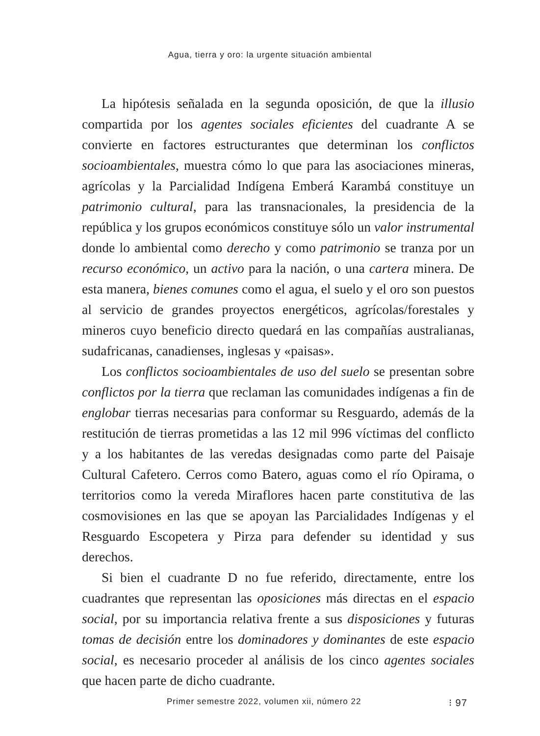Agua, tierra y oro: la urgente situación ambiental
La hipótesis señalada en la segunda oposición, de que la illusio compartida por los agentes sociales eficientes del cuadrante A se convierte en factores estructurantes que determinan los conflictos socioambientales, muestra cómo lo que para las asociaciones mineras, agrícolas y la Parcialidad Indígena Emberá Karambá constituye un patrimonio cultural, para las transnacionales, la presidencia de la república y los grupos económicos constituye sólo un valor instrumental donde lo ambiental como derecho y como patrimonio se tranza por un recurso económico, un activo para la nación, o una cartera minera. De esta manera, bienes comunes como el agua, el suelo y el oro son puestos al servicio de grandes proyectos energéticos, agrícolas/forestales y mineros cuyo beneficio directo quedará en las compañías australianas, sudafricanas, canadienses, inglesas y «paisas».
Los conflictos socioambientales de uso del suelo se presentan sobre conflictos por la tierra que reclaman las comunidades indígenas a fin de englobar tierras necesarias para conformar su Resguardo, además de la restitución de tierras prometidas a las 12 mil 996 víctimas del conflicto y a los habitantes de las veredas designadas como parte del Paisaje Cultural Cafetero. Cerros como Batero, aguas como el río Opirama, o territorios como la vereda Miraflores hacen parte constitutiva de las cosmovisiones en las que se apoyan las Parcialidades Indígenas y el Resguardo Escopetera y Pirza para defender su identidad y sus derechos.
Si bien el cuadrante D no fue referido, directamente, entre los cuadrantes que representan las oposiciones más directas en el espacio social, por su importancia relativa frente a sus disposiciones y futuras tomas de decisión entre los dominadores y dominantes de este espacio social, es necesario proceder al análisis de los cinco agentes sociales que hacen parte de dicho cuadrante.
Primer semestre 2022, volumen xii, número 22 ⁝ 97